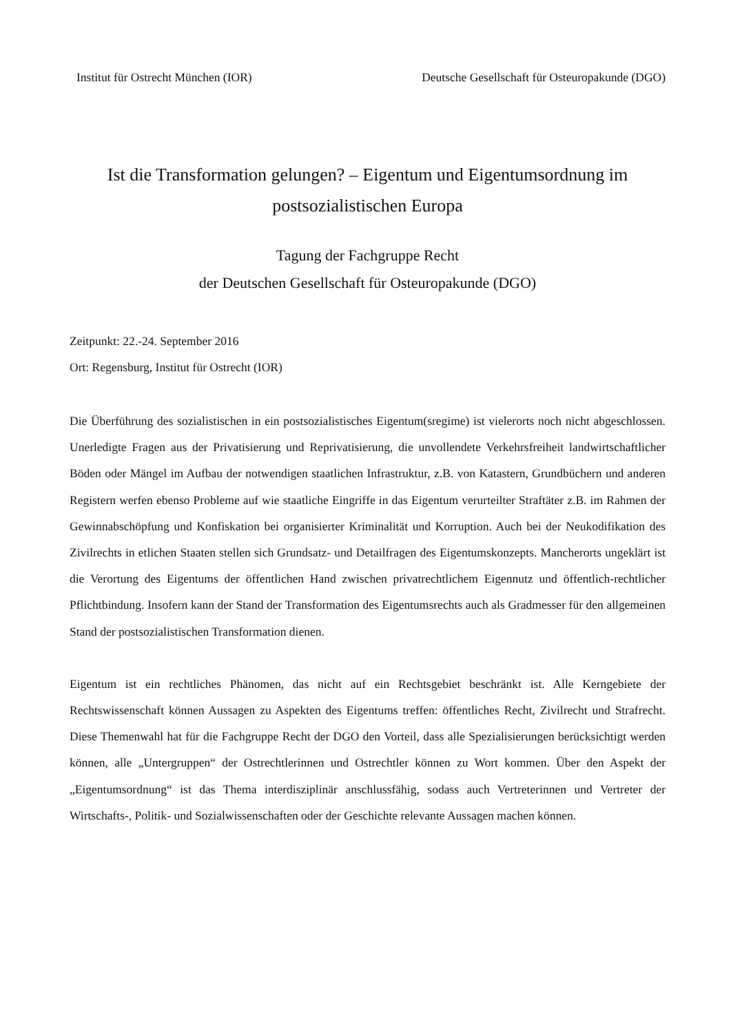Institut für Ostrecht München (IOR) Deutsche Gesellschaft für Osteuropakunde (DGO)
Ist die Transformation gelungen? – Eigentum und Eigentumsordnung im postsozialistischen Europa
Tagung der Fachgruppe Recht
der Deutschen Gesellschaft für Osteuropakunde (DGO)
Zeitpunkt: 22.-24. September 2016
Ort: Regensburg, Institut für Ostrecht (IOR)
Die Überführung des sozialistischen in ein postsozialistisches Eigentum(sregime) ist vielerorts noch nicht abgeschlossen. Unerledigte Fragen aus der Privatisierung und Reprivatisierung, die unvollendete Verkehrsfreiheit landwirtschaftlicher Böden oder Mängel im Aufbau der notwendigen staatlichen Infrastruktur, z.B. von Katastern, Grundbüchern und anderen Registern werfen ebenso Probleme auf wie staatliche Eingriffe in das Eigentum verurteilter Straftäter z.B. im Rahmen der Gewinnabschöpfung und Konfiskation bei organisierter Kriminalität und Korruption. Auch bei der Neukodifikation des Zivilrechts in etlichen Staaten stellen sich Grundsatz- und Detailfragen des Eigentumskonzepts. Mancherorts ungeklärt ist die Verortung des Eigentums der öffentlichen Hand zwischen privatrechtlichem Eigennutz und öffentlich-rechtlicher Pflichtbindung. Insofern kann der Stand der Transformation des Eigentumsrechts auch als Gradmesser für den allgemeinen Stand der postsozialistischen Transformation dienen.
Eigentum ist ein rechtliches Phänomen, das nicht auf ein Rechtsgebiet beschränkt ist. Alle Kerngebiete der Rechtswissenschaft können Aussagen zu Aspekten des Eigentums treffen: öffentliches Recht, Zivilrecht und Strafrecht. Diese Themenwahl hat für die Fachgruppe Recht der DGO den Vorteil, dass alle Spezialisierungen berücksichtigt werden können, alle „Untergruppen“ der Ostrechtlerinnen und Ostrechtler können zu Wort kommen. Über den Aspekt der „Eigentumsordnung“ ist das Thema interdisziplinär anschlussfähig, sodass auch Vertreterinnen und Vertreter der Wirtschafts-, Politik- und Sozialwissenschaften oder der Geschichte relevante Aussagen machen können.